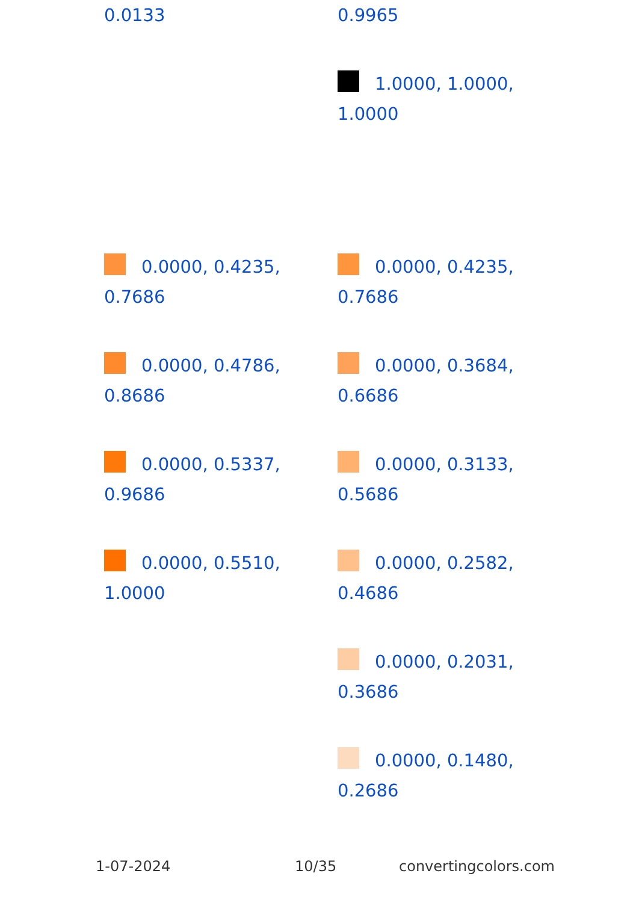0.0133 0.9965
1.0000, 1.0000, 1.0000
0.0000, 0.4235, 0.7686
0.0000, 0.4235, 0.7686
0.0000, 0.4786, 0.8686
0.0000, 0.3684, 0.6686
0.0000, 0.5337, 0.9686
0.0000, 0.3133, 0.5686
0.0000, 0.5510, 1.0000
0.0000, 0.2582, 0.4686
0.0000, 0.2031, 0.3686
0.0000, 0.1480, 0.2686
1-07-2024 10/35 convertingcolors.com